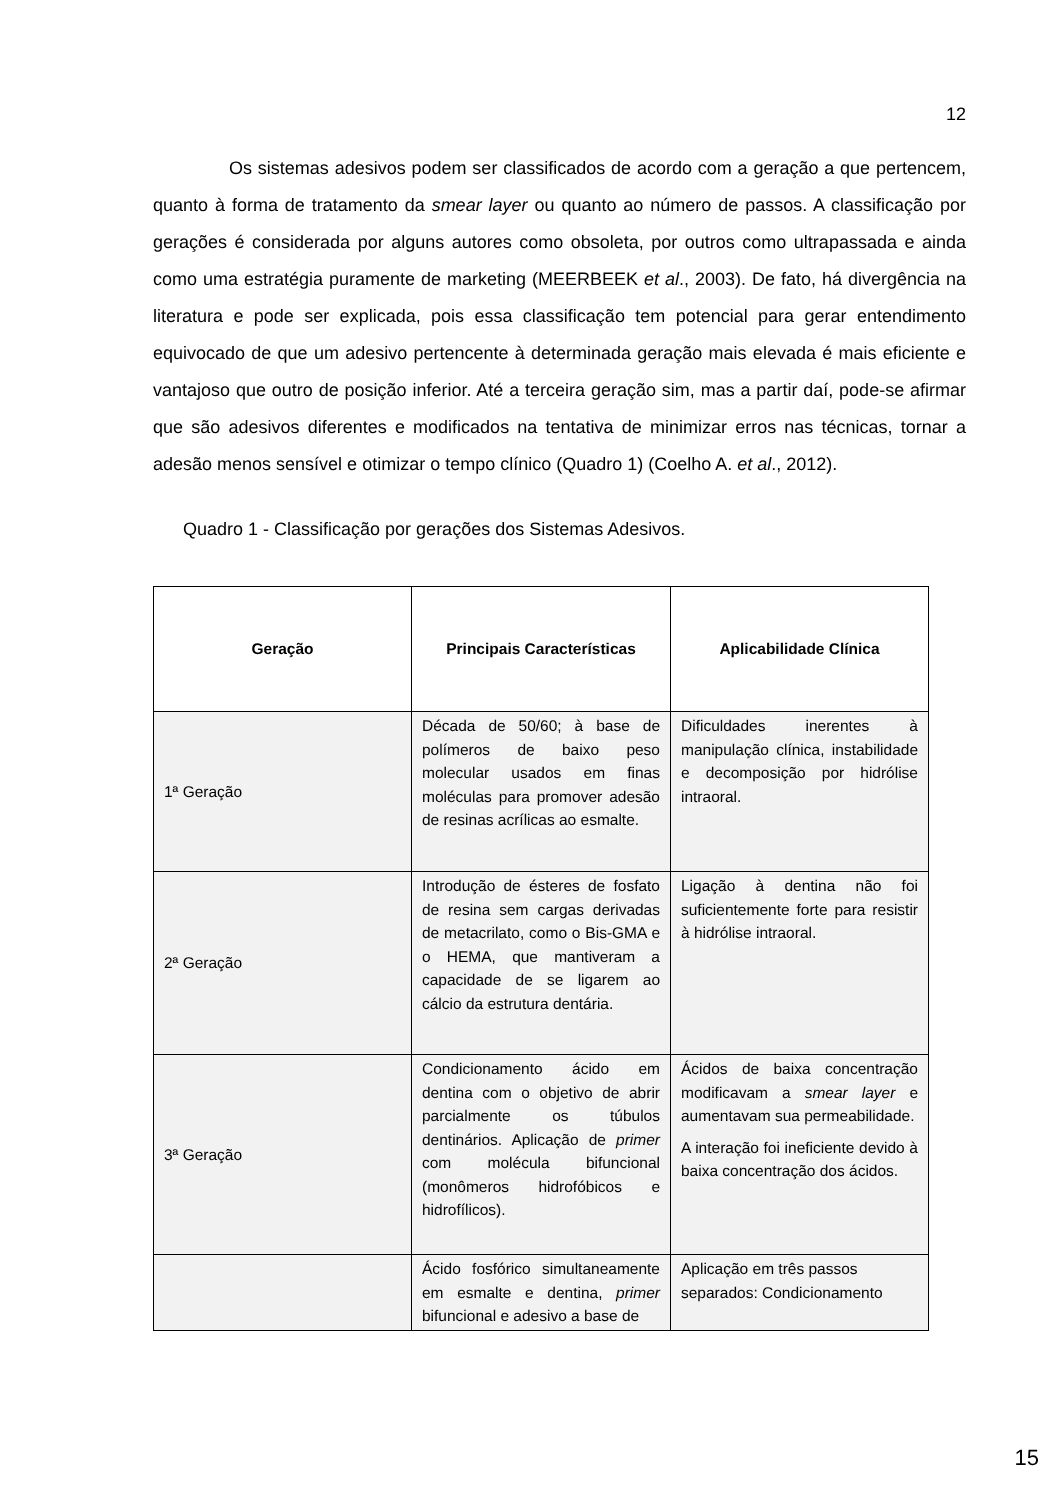12
Os sistemas adesivos podem ser classificados de acordo com a geração a que pertencem, quanto à forma de tratamento da smear layer ou quanto ao número de passos. A classificação por gerações é considerada por alguns autores como obsoleta, por outros como ultrapassada e ainda como uma estratégia puramente de marketing (MEERBEEK et al., 2003). De fato, há divergência na literatura e pode ser explicada, pois essa classificação tem potencial para gerar entendimento equivocado de que um adesivo pertencente à determinada geração mais elevada é mais eficiente e vantajoso que outro de posição inferior. Até a terceira geração sim, mas a partir daí, pode-se afirmar que são adesivos diferentes e modificados na tentativa de minimizar erros nas técnicas, tornar a adesão menos sensível e otimizar o tempo clínico (Quadro 1) (Coelho A. et al., 2012).
Quadro 1 - Classificação por gerações dos Sistemas Adesivos.
| Geração | Principais Características | Aplicabilidade Clínica |
| --- | --- | --- |
| 1ª Geração | Década de 50/60; à base de polímeros de baixo peso molecular usados em finas moléculas para promover adesão de resinas acrílicas ao esmalte. | Dificuldades inerentes à manipulação clínica, instabilidade e decomposição por hidrólise intraoral. |
| 2ª Geração | Introdução de ésteres de fosfato de resina sem cargas derivadas de metacrilato, como o Bis-GMA e o HEMA, que mantiveram a capacidade de se ligarem ao cálcio da estrutura dentária. | Ligação à dentina não foi suficientemente forte para resistir à hidrólise intraoral. |
| 3ª Geração | Condicionamento ácido em dentina com o objetivo de abrir parcialmente os túbulos dentinários. Aplicação de primer com molécula bifuncional (monômeros hidrofóbicos e hidrofílicos). | Ácidos de baixa concentração modificavam a smear layer e aumentavam sua permeabilidade. A interação foi ineficiente devido à baixa concentração dos ácidos. |
| | Ácido fosfórico simultaneamente em esmalte e dentina, primer bifuncional e adesivo a base de | Aplicação em três passos separados: Condicionamento |
15